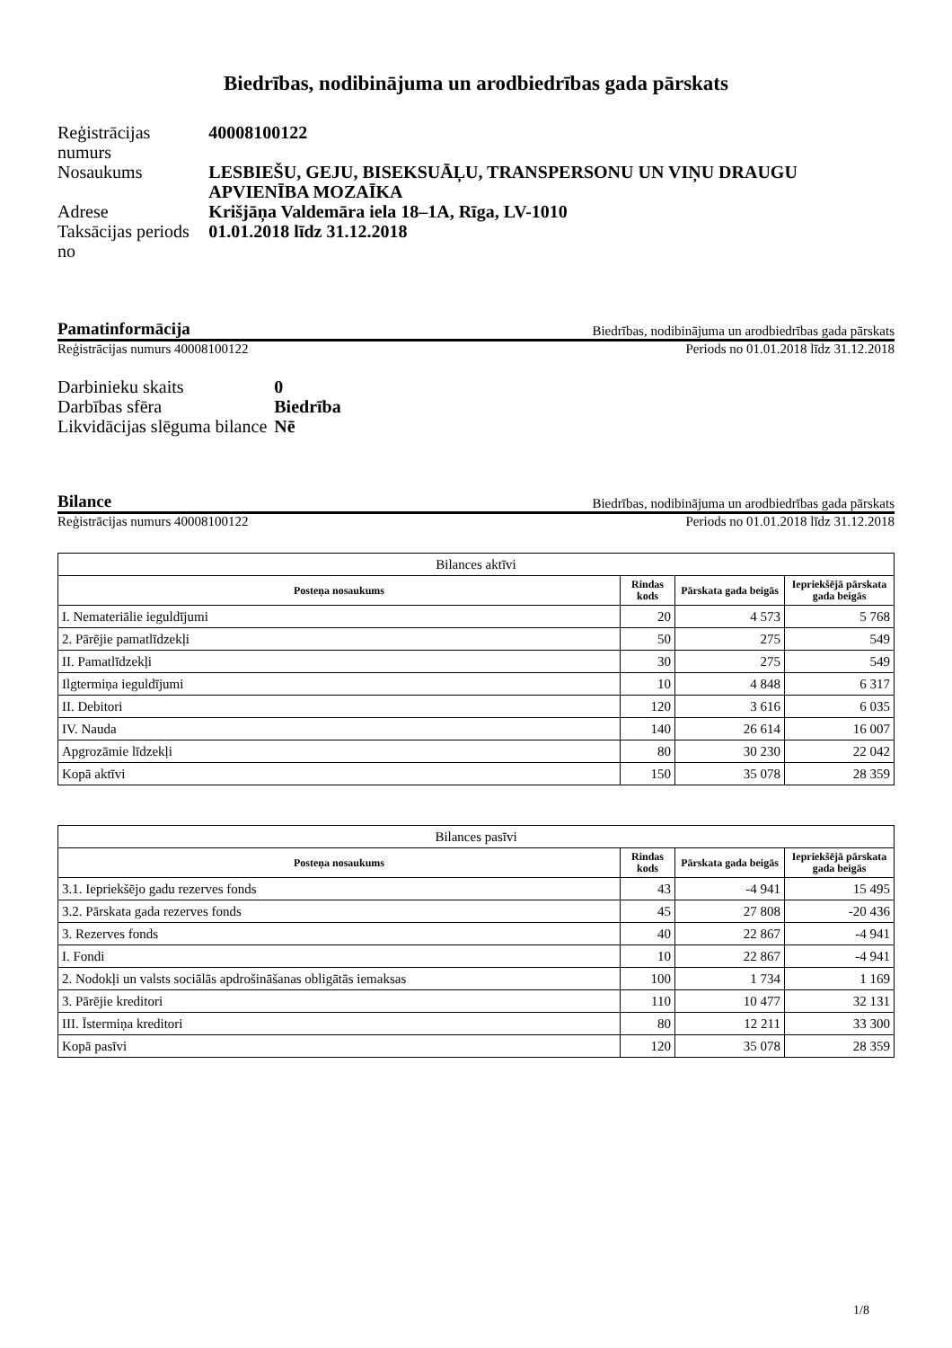Biedrības, nodibinājuma un arodbiedrības gada pārskats
| Reģistrācijas numurs | 40008100122 |
| Nosaukums | LESBIEŠU, GEJU, BISEKSUĀĻU, TRANSPERSONU UN VIŅU DRAUGU APVIENĪBA MOZAĪKA |
| Adrese | Krišjāņa Valdemāra iela 18–1A, Rīga, LV-1010 |
| Taksācijas periods no | 01.01.2018 līdz 31.12.2018 |
Pamatinformācija Biedrības, nodibinājuma un arodbiedrības gada pārskats
Reģistrācijas numurs 40008100122 Periods no 01.01.2018 līdz 31.12.2018
| Darbinieku skaits | 0 |
| Darbības sfēra | Biedrība |
| Likvidācijas slēguma bilance | Nē |
Bilance Biedrības, nodibinājuma un arodbiedrības gada pārskats
Reģistrācijas numurs 40008100122 Periods no 01.01.2018 līdz 31.12.2018
| Bilances aktīvi | | | |
| Posteņa nosaukums | Rindas kods | Pārskata gada beigās | Iepriekšējā pārskata gada beigās |
| I. Nemateriālie ieguldījumi | 20 | 4 573 | 5 768 |
| 2. Pārējie pamatlīdzekļi | 50 | 275 | 549 |
| II. Pamatlīdzekļi | 30 | 275 | 549 |
| Ilgtermiņa ieguldījumi | 10 | 4 848 | 6 317 |
| II. Debitori | 120 | 3 616 | 6 035 |
| IV. Nauda | 140 | 26 614 | 16 007 |
| Apgrozāmie līdzekļi | 80 | 30 230 | 22 042 |
| Kopā aktīvi | 150 | 35 078 | 28 359 |
| Bilances pasīvi | | | |
| Posteņa nosaukums | Rindas kods | Pārskata gada beigās | Iepriekšējā pārskata gada beigās |
| 3.1. Iepriekšējo gadu rezerves fonds | 43 | -4 941 | 15 495 |
| 3.2. Pārskata gada rezerves fonds | 45 | 27 808 | -20 436 |
| 3. Rezerves fonds | 40 | 22 867 | -4 941 |
| I. Fondi | 10 | 22 867 | -4 941 |
| 2. Nodokļi un valsts sociālās apdrošināšanas obligātās iemaksas | 100 | 1 734 | 1 169 |
| 3. Pārējie kreditori | 110 | 10 477 | 32 131 |
| III. Īstermiņa kreditori | 80 | 12 211 | 33 300 |
| Kopā pasīvi | 120 | 35 078 | 28 359 |
1/8